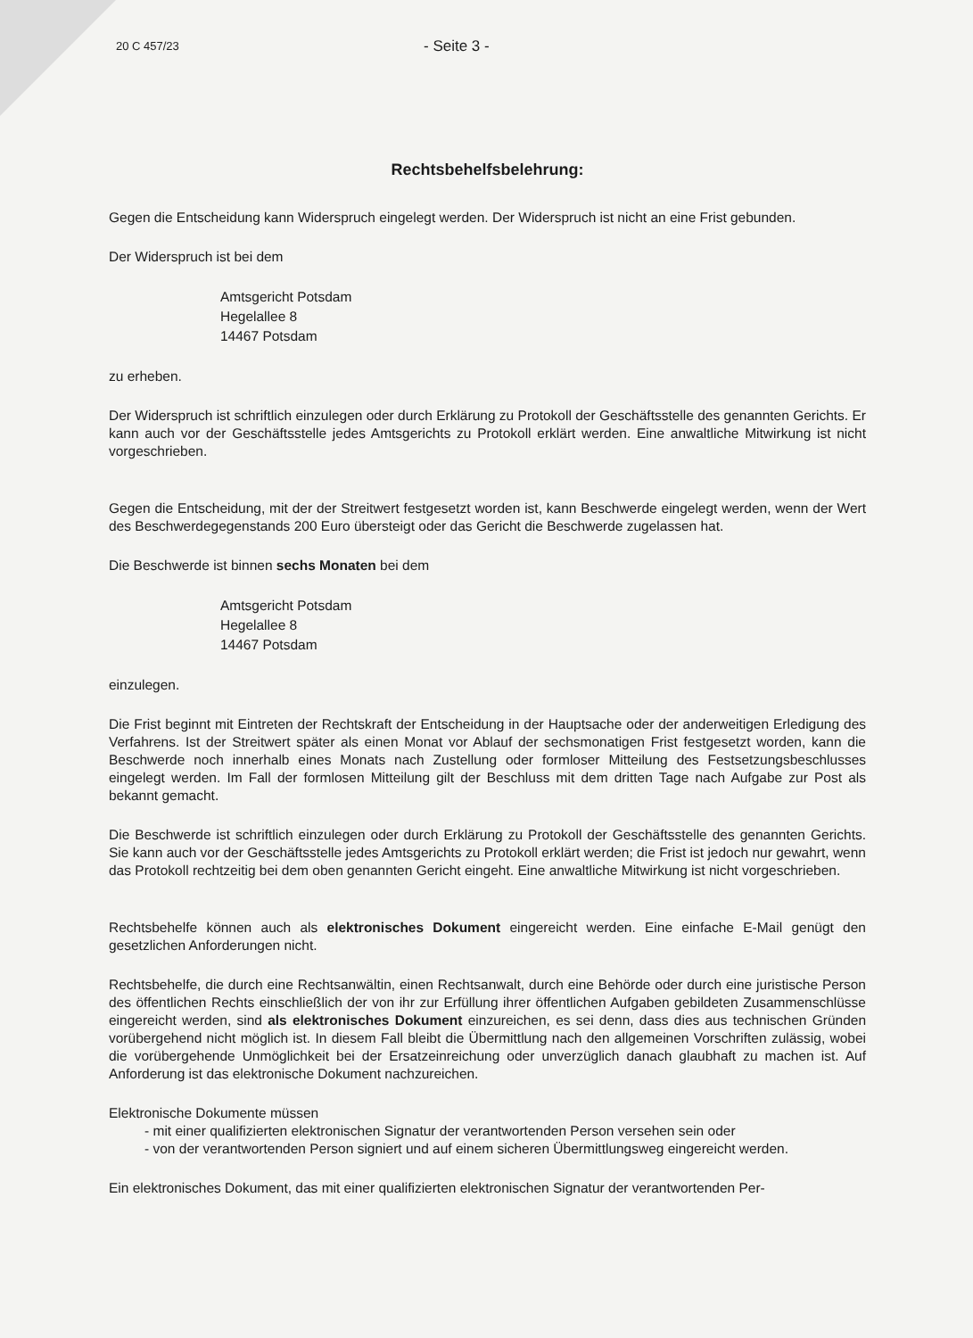20 C 457/23
- Seite 3 -
Rechtsbehelfsbelehrung:
Gegen die Entscheidung kann Widerspruch eingelegt werden. Der Widerspruch ist nicht an eine Frist gebunden.
Der Widerspruch ist bei dem
Amtsgericht Potsdam
Hegelallee 8
14467 Potsdam
zu erheben.
Der Widerspruch ist schriftlich einzulegen oder durch Erklärung zu Protokoll der Geschäftsstelle des genannten Gerichts. Er kann auch vor der Geschäftsstelle jedes Amtsgerichts zu Protokoll erklärt werden. Eine anwaltliche Mitwirkung ist nicht vorgeschrieben.
Gegen die Entscheidung, mit der der Streitwert festgesetzt worden ist, kann Beschwerde eingelegt werden, wenn der Wert des Beschwerdegegenstands 200 Euro übersteigt oder das Gericht die Beschwerde zugelassen hat.
Die Beschwerde ist binnen sechs Monaten bei dem
Amtsgericht Potsdam
Hegelallee 8
14467 Potsdam
einzulegen.
Die Frist beginnt mit Eintreten der Rechtskraft der Entscheidung in der Hauptsache oder der anderweitigen Erledigung des Verfahrens. Ist der Streitwert später als einen Monat vor Ablauf der sechsmonatigen Frist festgesetzt worden, kann die Beschwerde noch innerhalb eines Monats nach Zustellung oder formloser Mitteilung des Festsetzungsbeschlusses eingelegt werden. Im Fall der formlosen Mitteilung gilt der Beschluss mit dem dritten Tage nach Aufgabe zur Post als bekannt gemacht.
Die Beschwerde ist schriftlich einzulegen oder durch Erklärung zu Protokoll der Geschäftsstelle des genannten Gerichts. Sie kann auch vor der Geschäftsstelle jedes Amtsgerichts zu Protokoll erklärt werden; die Frist ist jedoch nur gewahrt, wenn das Protokoll rechtzeitig bei dem oben genannten Gericht eingeht. Eine anwaltliche Mitwirkung ist nicht vorgeschrieben.
Rechtsbehelfe können auch als elektronisches Dokument eingereicht werden. Eine einfache E-Mail genügt den gesetzlichen Anforderungen nicht.
Rechtsbehelfe, die durch eine Rechtsanwältin, einen Rechtsanwalt, durch eine Behörde oder durch eine juristische Person des öffentlichen Rechts einschließlich der von ihr zur Erfüllung ihrer öffentlichen Aufgaben gebildeten Zusammenschlüsse eingereicht werden, sind als elektronisches Dokument einzureichen, es sei denn, dass dies aus technischen Gründen vorübergehend nicht möglich ist. In diesem Fall bleibt die Übermittlung nach den allgemeinen Vorschriften zulässig, wobei die vorübergehende Unmöglichkeit bei der Ersatzeinreichung oder unverzüglich danach glaubhaft zu machen ist. Auf Anforderung ist das elektronische Dokument nachzureichen.
Elektronische Dokumente müssen
- mit einer qualifizierten elektronischen Signatur der verantwortenden Person versehen sein oder
- von der verantwortenden Person signiert und auf einem sicheren Übermittlungsweg eingereicht werden.
Ein elektronisches Dokument, das mit einer qualifizierten elektronischen Signatur der verantwortenden Per-